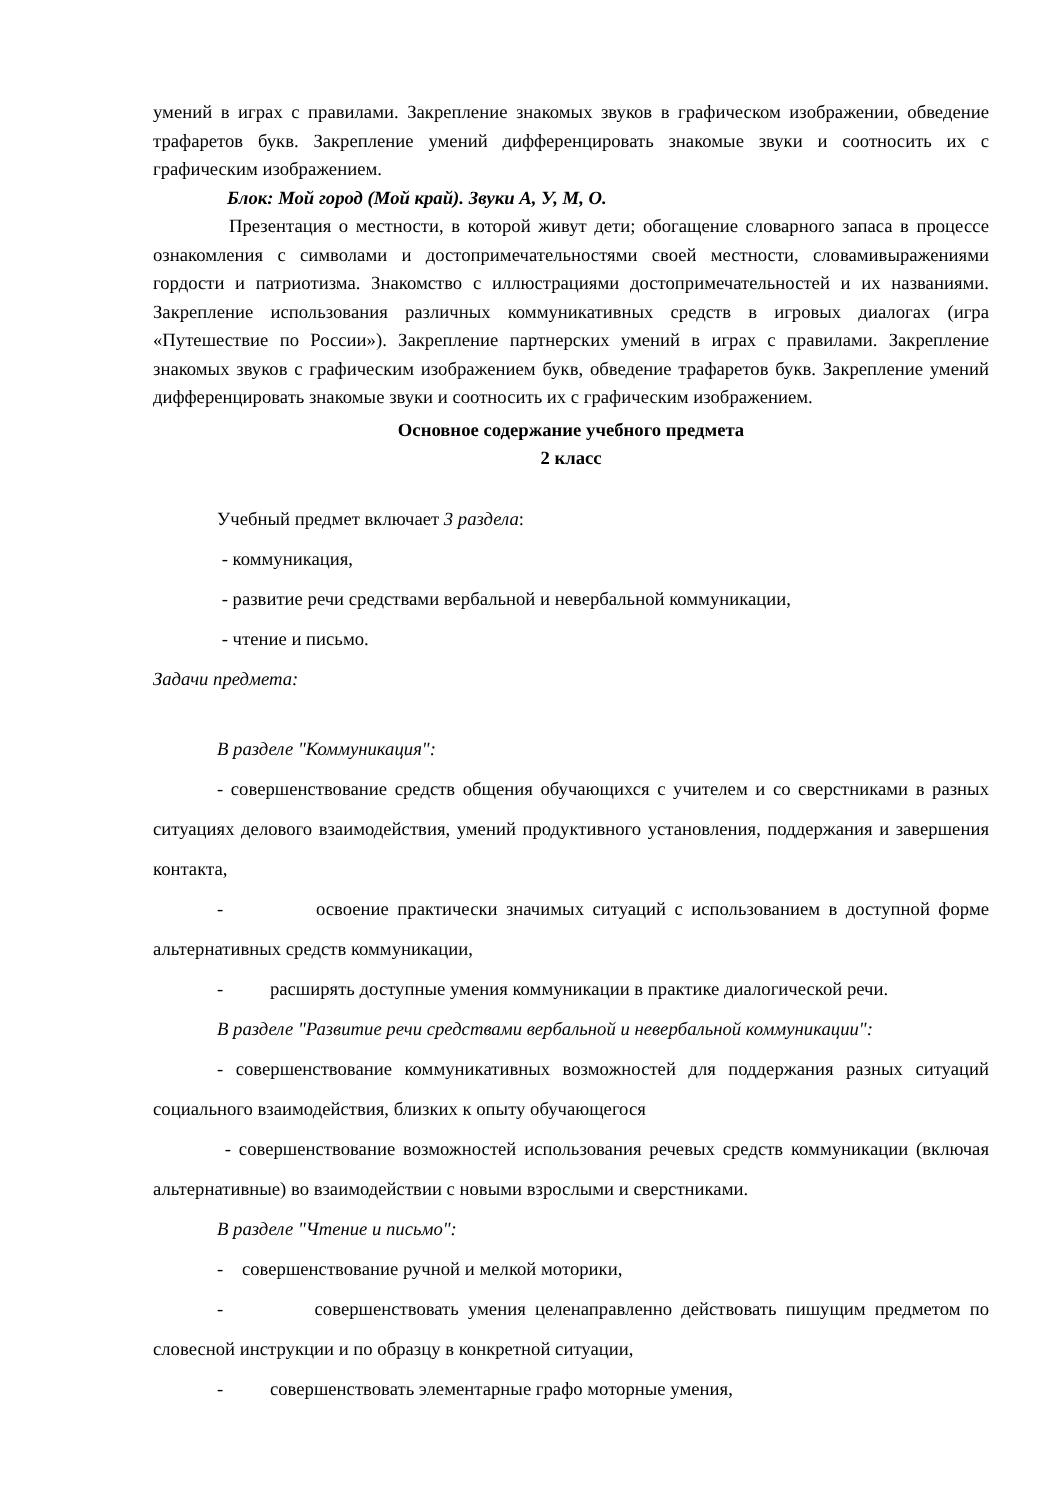умений в играх с правилами. Закрепление знакомых звуков в графическом изображении, обведение трафаретов букв. Закрепление умений дифференцировать знакомые звуки и соотносить их с графическим изображением.
Блок: Мой город (Мой край). Звуки А, У, М, О.
Презентация о местности, в которой живут дети; обогащение словарного запаса в процессе ознакомления с символами и достопримечательностями своей местности, словамивыражениями гордости и патриотизма. Знакомство с иллюстрациями достопримечательностей и их названиями. Закрепление использования различных коммуникативных средств в игровых диалогах (игра «Путешествие по России»). Закрепление партнерских умений в играх с правилами. Закрепление знакомых звуков с графическим изображением букв, обведение трафаретов букв. Закрепление умений дифференцировать знакомые звуки и соотносить их с графическим изображением.
Основное содержание учебного предмета
2 класс
Учебный предмет включает 3 раздела:
- коммуникация,
- развитие речи средствами вербальной и невербальной коммуникации,
- чтение и письмо.
Задачи предмета:
В разделе "Коммуникация":
- совершенствование средств общения обучающихся с учителем и со сверстниками в разных ситуациях делового взаимодействия, умений продуктивного установления, поддержания и завершения контакта,
- освоение практически значимых ситуаций с использованием в доступной форме альтернативных средств коммуникации,
- расширять доступные умения коммуникации в практике диалогической речи.
В разделе "Развитие речи средствами вербальной и невербальной коммуникации":
- совершенствование коммуникативных возможностей для поддержания разных ситуаций социального взаимодействия, близких к опыту обучающегося
- совершенствование возможностей использования речевых средств коммуникации (включая альтернативные) во взаимодействии с новыми взрослыми и сверстниками.
В разделе "Чтение и письмо":
- совершенствование ручной и мелкой моторики,
- совершенствовать умения целенаправленно действовать пишущим предметом по словесной инструкции и по образцу в конкретной ситуации,
- совершенствовать элементарные графо моторные умения,